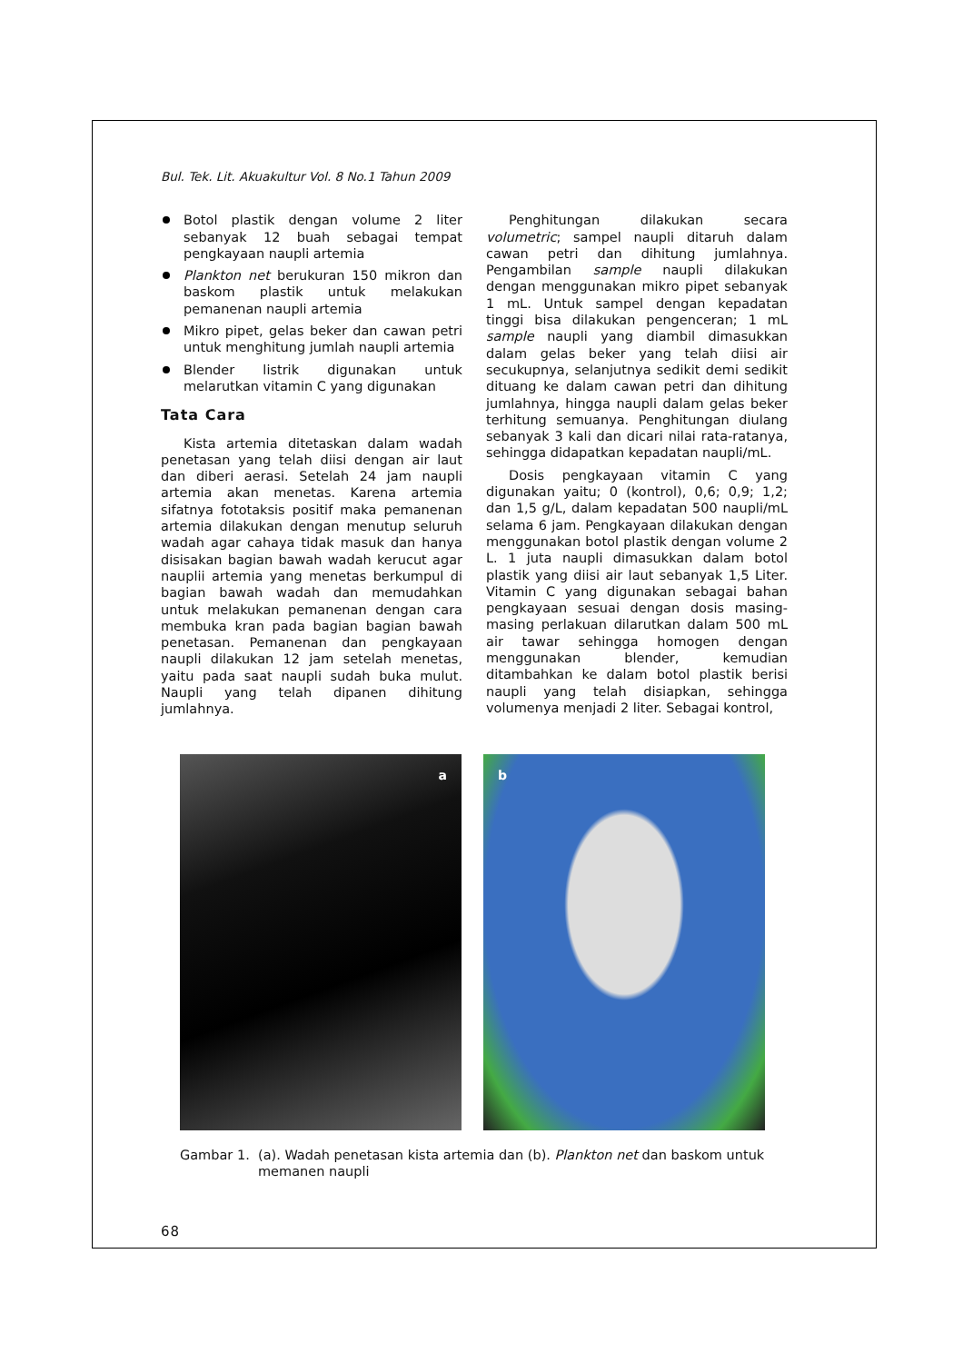Bul. Tek. Lit. Akuakultur Vol. 8 No.1 Tahun 2009
Botol plastik dengan volume 2 liter sebanyak 12 buah sebagai tempat pengkayaan naupli artemia
Plankton net berukuran 150 mikron dan baskom plastik untuk melakukan pemanenan naupli artemia
Mikro pipet, gelas beker dan cawan petri untuk menghitung jumlah naupli artemia
Blender listrik digunakan untuk melarutkan vitamin C yang digunakan
Tata Cara
Kista artemia ditetaskan dalam wadah penetasan yang telah diisi dengan air laut dan diberi aerasi. Setelah 24 jam naupli artemia akan menetas. Karena artemia sifatnya fototaksis positif maka pemanenan artemia dilakukan dengan menutup seluruh wadah agar cahaya tidak masuk dan hanya disisakan bagian bawah wadah kerucut agar nauplii artemia yang menetas berkumpul di bagian bawah wadah dan memudahkan untuk melakukan pemanenan dengan cara membuka kran pada bagian bagian bawah penetasan. Pemanenan dan pengkayaan naupli dilakukan 12 jam setelah menetas, yaitu pada saat naupli sudah buka mulut. Naupli yang telah dipanen dihitung jumlahnya.
Penghitungan dilakukan secara volumetric; sampel naupli ditaruh dalam cawan petri dan dihitung jumlahnya. Pengambilan sample naupli dilakukan dengan menggunakan mikro pipet sebanyak 1 mL. Untuk sampel dengan kepadatan tinggi bisa dilakukan pengenceran; 1 mL sample naupli yang diambil dimasukkan dalam gelas beker yang telah diisi air secukupnya, selanjutnya sedikit demi sedikit dituang ke dalam cawan petri dan dihitung jumlahnya, hingga naupli dalam gelas beker terhitung semuanya. Penghitungan diulang sebanyak 3 kali dan dicari nilai rata-ratanya, sehingga didapatkan kepadatan naupli/mL.
Dosis pengkayaan vitamin C yang digunakan yaitu; 0 (kontrol), 0,6; 0,9; 1,2; dan 1,5 g/L, dalam kepadatan 500 naupli/mL selama 6 jam. Pengkayaan dilakukan dengan menggunakan botol plastik dengan volume 2 L. 1 juta naupli dimasukkan dalam botol plastik yang diisi air laut sebanyak 1,5 Liter. Vitamin C yang digunakan sebagai bahan pengkayaan sesuai dengan dosis masing-masing perlakuan dilarutkan dalam 500 mL air tawar sehingga homogen dengan menggunakan blender, kemudian ditambahkan ke dalam botol plastik berisi naupli yang telah disiapkan, sehingga volumenya menjadi 2 liter. Sebagai kontrol,
a
b
Gambar 1. (a). Wadah penetasan kista artemia dan (b). Plankton net dan baskom untuk memanen naupli
68